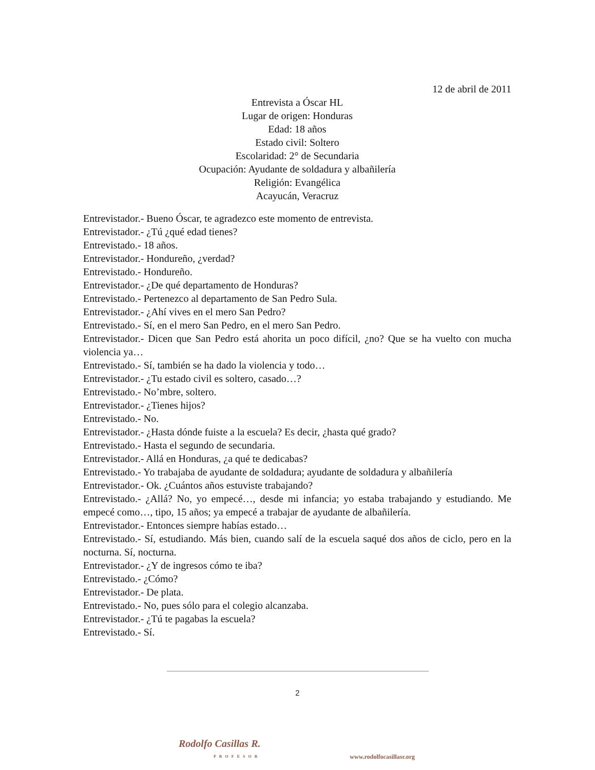12 de abril de 2011
Entrevista a Óscar HL
Lugar de origen: Honduras
Edad: 18 años
Estado civil: Soltero
Escolaridad: 2° de Secundaria
Ocupación: Ayudante de soldadura y albañilería
Religión: Evangélica
Acayucán, Veracruz
Entrevistador.- Bueno Óscar, te agradezco este momento de entrevista.
Entrevistador.- ¿Tú ¿qué edad tienes?
Entrevistado.- 18 años.
Entrevistador.- Hondureño, ¿verdad?
Entrevistado.- Hondureño.
Entrevistador.- ¿De qué departamento de Honduras?
Entrevistado.- Pertenezco al departamento de San Pedro Sula.
Entrevistador.- ¿Ahí vives en el mero San Pedro?
Entrevistado.- Sí, en el mero San Pedro, en el mero San Pedro.
Entrevistador.- Dicen que San Pedro está ahorita un poco difícil, ¿no? Que se ha vuelto con mucha violencia ya…
Entrevistado.- Sí, también se ha dado la violencia y todo…
Entrevistador.- ¿Tu estado civil es soltero, casado…?
Entrevistado.- No’mbre, soltero.
Entrevistador.- ¿Tienes hijos?
Entrevistado.- No.
Entrevistador.- ¿Hasta dónde fuiste a la escuela? Es decir, ¿hasta qué grado?
Entrevistado.- Hasta el segundo de secundaria.
Entrevistador.- Allá en Honduras, ¿a qué te dedicabas?
Entrevistado.- Yo trabajaba de ayudante de soldadura; ayudante de soldadura y albañilería
Entrevistador.- Ok. ¿Cuántos años estuviste trabajando?
Entrevistado.- ¿Allá? No, yo empecé…, desde mi infancia; yo estaba trabajando y estudiando. Me empecé como…, tipo, 15 años; ya empecé a trabajar de ayudante de albañilería.
Entrevistador.- Entonces siempre habías estado…
Entrevistado.- Sí, estudiando. Más bien, cuando salí de la escuela saqué dos años de ciclo, pero en la nocturna. Sí, nocturna.
Entrevistador.- ¿Y de ingresos cómo te iba?
Entrevistado.- ¿Cómo?
Entrevistador.- De plata.
Entrevistado.- No, pues sólo para el colegio alcanzaba.
Entrevistador.- ¿Tú te pagabas la escuela?
Entrevistado.- Sí.
2
Rodolfo Casillas R.
PROFESOR
www.rodolfocasillasr.org